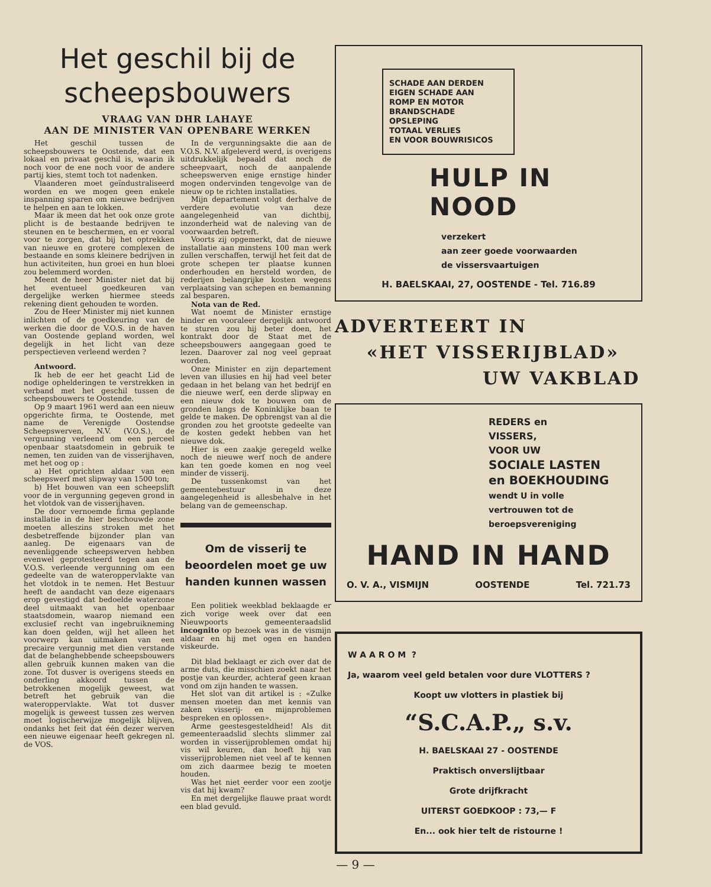Het geschil bij de
scheepsbouwers
VRAAG VAN DHR LAHAYE
AAN DE MINISTER VAN OPENBARE WERKEN
Het geschil tussen de scheepsbouwers te Oostende, dat een lokaal en privaat geschil is, waarin ik noch voor de ene noch voor de andere partij kies, stemt toch tot nadenken.
Vlaanderen moet geïndustraliseerd worden en we mogen geen enkele inspanning sparen om nieuwe bedrijven te helpen en aan te lokken.
Maar ik meen dat het ook onze grote plicht is de bestaande bedrijven te steunen en te beschermen, en er vooral voor te zorgen, dat bij het optrekken van nieuwe en grotere complexen de bestaande en soms kleinere bedrijven in hun activiteiten, hun groei en hun bloei zou belemmerd worden.
Meent de heer Minister niet dat bij het eventueel goedkeuren van dergelijke werken hiermee steeds rekening dient gehouden te worden.
Zou de Heer Minister mij niet kunnen inlichten of de goedkeuring van de werken die door de V.O.S. in de haven van Oostende gepland worden, wel degelijk in het licht van deze perspectieven verleend werden ?
Antwoord.
Ik heb de eer het geacht Lid de nodige ophelderingen te verstrekken in verband met het geschil tussen de scheepsbouwers te Oostende.
Op 9 maart 1961 werd aan een nieuw opgerichte firma, te Oostende, met name de Verenigde Oostendse Scheepswerven, N.V. (V.O.S.), de vergunning verleend om een perceel openbaar staatsdomein in gebruik te nemen, ten zuiden van de visserijhaven, met het oog op :
a) Het oprichten aldaar van een scheepswerf met slipway van 1500 ton;
b) Het bouwen van een scheepslift voor de in vergunning gegeven grond in het vlotdok van de visserijhaven.
De door vernoemde firma geplande installatie in de hier beschouwde zone moeten alleszins stroken met het desbetreffende bijzonder plan van aanleg. De eigenaars van de nevenliggende scheepswerven hebben evenwel geprotesteerd tegen aan de V.O.S. verleende vergunning om een gedeelte van de wateroppervlakte van het vlotdok in te nemen. Het Bestuur heeft de aandacht van deze eigenaars erop gevestigd dat bedoelde waterzone deel uitmaakt van het openbaar staatsdomein, waarop niemand een exclusief recht van ingebruikneming kan doen gelden, wijl het alleen het voorwerp kan uitmaken van een precaire vergunnig met dien verstande dat de belanghebbende scheepsbouwers allen gebruik kunnen maken van die zone. Tot dusver is overigens steeds en onderling akkoord tussen de betrokkenen mogelijk geweest, wat betreft het gebruik van die wateroppervlakte. Wat tot dusver mogelijk is geweest tussen zes werven moet logischerwijze mogelijk blijven, ondanks het feit dat één dezer werven een nieuwe eigenaar heeft gekregen nl. de VOS.
In de vergunningsakte die aan de V.O.S. N.V. afgeleverd werd, is overigens uitdrukkelijk bepaald dat noch de scheepvaart, noch de aanpalende scheepswerven enige ernstige hinder mogen ondervinden tengevolge van de nieuw op te richten installaties.
Mijn departement volgt derhalve de verdere evolutie van deze aangelegenheid van dichtbij, inzonderheid wat de naleving van de voorwaarden betreft.
Voorts zij opgemerkt, dat de nieuwe installatie aan minstens 100 man werk zullen verschaffen, terwijl het feit dat de grote schepen ter plaatse kunnen onderhouden en hersteld worden, de rederijen belangrijke kosten wegens verplaatsing van schepen en bemanning zal besparen.
Nota van de Red.
Wat noemt de Minister ernstige hinder en vooraleer dergelijk antwoord te sturen zou hij beter doen, het kontrakt door de Staat met de scheepsbouwers aangegaan goed te lezen. Daarover zal nog veel gepraat worden.
Onze Minister en zijn departement leven van illusies en hij had veel beter gedaan in het belang van het bedrijf en die nieuwe werf, een derde slipway en een nieuw dok te bouwen om de gronden langs de Koninklijke baan te gelde te maken. De opbrengst van al die gronden zou het grootste gedeelte van de kosten gedekt hebben van het nieuwe dok.
Hier is een zaakje geregeld welke noch de nieuwe werf noch de andere kan ten goede komen en nog veel minder de visserij.
De tussenkomst van het gemeentebestuur in deze aangelegenheid is allesbehalve in het belang van de gemeenschap.
Om de visserij te
beoordelen moet ge uw
handen kunnen wassen
Een politiek weekblad beklaagde er zich vorige week over dat een Nieuwpoorts gemeenteraadslid incognito op bezoek was in de vismijn aldaar en hij met ogen en handen viskeurde.
Dit blad beklaagt er zich over dat de arme duts, die misschien zoekt naar het postje van keurder, achteraf geen kraan vond om zijn handen te wassen.
Het slot van dit artikel is : «Zulke mensen moeten dan met kennis van zaken visserij- en mijnproblemen bespreken en oplossen».
Arme geestesgesteldheid! Als dit gemeenteraadslid slechts slimmer zal worden in visserijproblemen omdat hij vis wil keuren, dan hoeft hij van visserijproblemen niet veel af te kennen om zich daarmee bezig te moeten houden.
Was het niet eerder voor een zootje vis dat hij kwam?
En met dergelijke flauwe praat wordt een blad gevuld.
SCHADE AAN DERDEN
EIGEN SCHADE AAN
ROMP EN MOTOR
BRANDSCHADE
OPSLEPING
TOTAAL VERLIES
EN VOOR BOUWRISICOS
HULP IN NOOD
verzekert
aan zeer goede voorwaarden
de vissersvaartuigen
H. BAELSKAAI, 27, OOSTENDE - Tel. 716.89
ADVERTEERT IN
«HET VISSERIJBLAD»
UW VAKBLAD
REDERS en
VISSERS,
VOOR UW
SOCIALE LASTEN
en BOEKHOUDING
wendt U in volle
vertrouwen tot de
beroepsvereniging
HAND IN HAND
O. V. A., VISMIJN OOSTENDE Tel. 721.73
W A A R O M ?
Ja, waarom veel geld betalen voor dure VLOTTERS ?
Koopt uw vlotters in plastiek bij
“S.C.A.P.„ s.v.
H. BAELSKAAI 27 - OOSTENDE
Praktisch onverslijtbaar
Grote drijfkracht
UITERST GOEDKOOP : 73,— F
En... ook hier telt de ristourne !
— 9 —